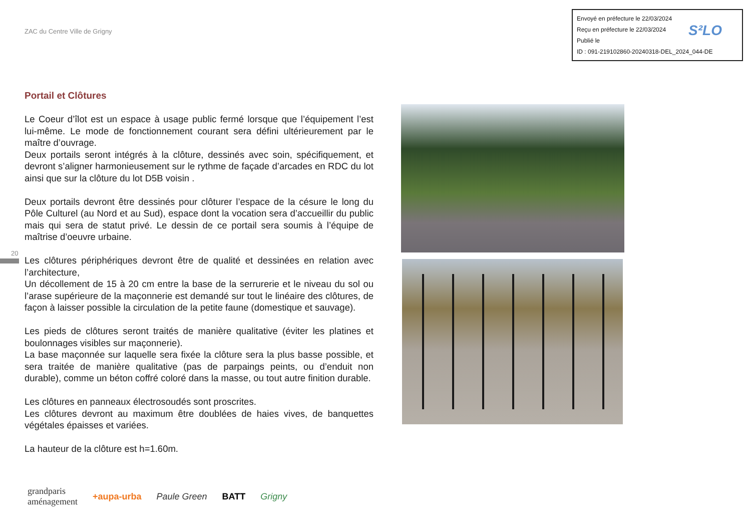ZAC du Centre Ville de Grigny
Envoyé en préfecture le 22/03/2024
Reçu en préfecture le 22/03/2024
Publié le
ID : 091-219102860-20240318-DEL_2024_044-DE
S²LO
Portail et Clôtures
Le Coeur d’îlot est un espace à usage public fermé lorsque que l’équipement l’est lui-même. Le mode de fonctionnement courant sera défini ultérieurement par le maître d’ouvrage.
Deux portails seront intégrés à la clôture, dessinés avec soin, spécifiquement, et devront s’aligner harmonieusement sur le rythme de façade d’arcades en RDC du lot ainsi que sur la clôture du lot D5B voisin .
Deux portails devront être dessinés pour clôturer l’espace de la césure le long du Pôle Culturel (au Nord et au Sud), espace dont la vocation sera d’accueillir du public mais qui sera de statut privé. Le dessin de ce portail sera soumis à l’équipe de maîtrise d’oeuvre urbaine.
Les clôtures périphériques devront être de qualité et dessinées en relation avec l’architecture,
Un décollement de 15 à 20 cm entre la base de la serrurerie et le niveau du sol ou l’arase supérieure de la maçonnerie est demandé sur tout le linéaire des clôtures, de façon à laisser possible la circulation de la petite faune (domestique et sauvage).
Les pieds de clôtures seront traités de manière qualitative (éviter les platines et boulonnages visibles sur maçonnerie).
La base maçonnée sur laquelle sera fixée la clôture sera la plus basse possible, et sera traitée de manière qualitative (pas de parpaings peints, ou d’enduit non durable), comme un béton coffré coloré dans la masse, ou tout autre finition durable.
Les clôtures en panneaux électrosoudés sont proscrites.
Les clôtures devront au maximum être doublées de haies vives, de banquettes végétales épaisses et variées.
La hauteur de la clôture est h=1.60m.
20
grandparis
aménagement +aupa-urba Paule Green BATT Grigny